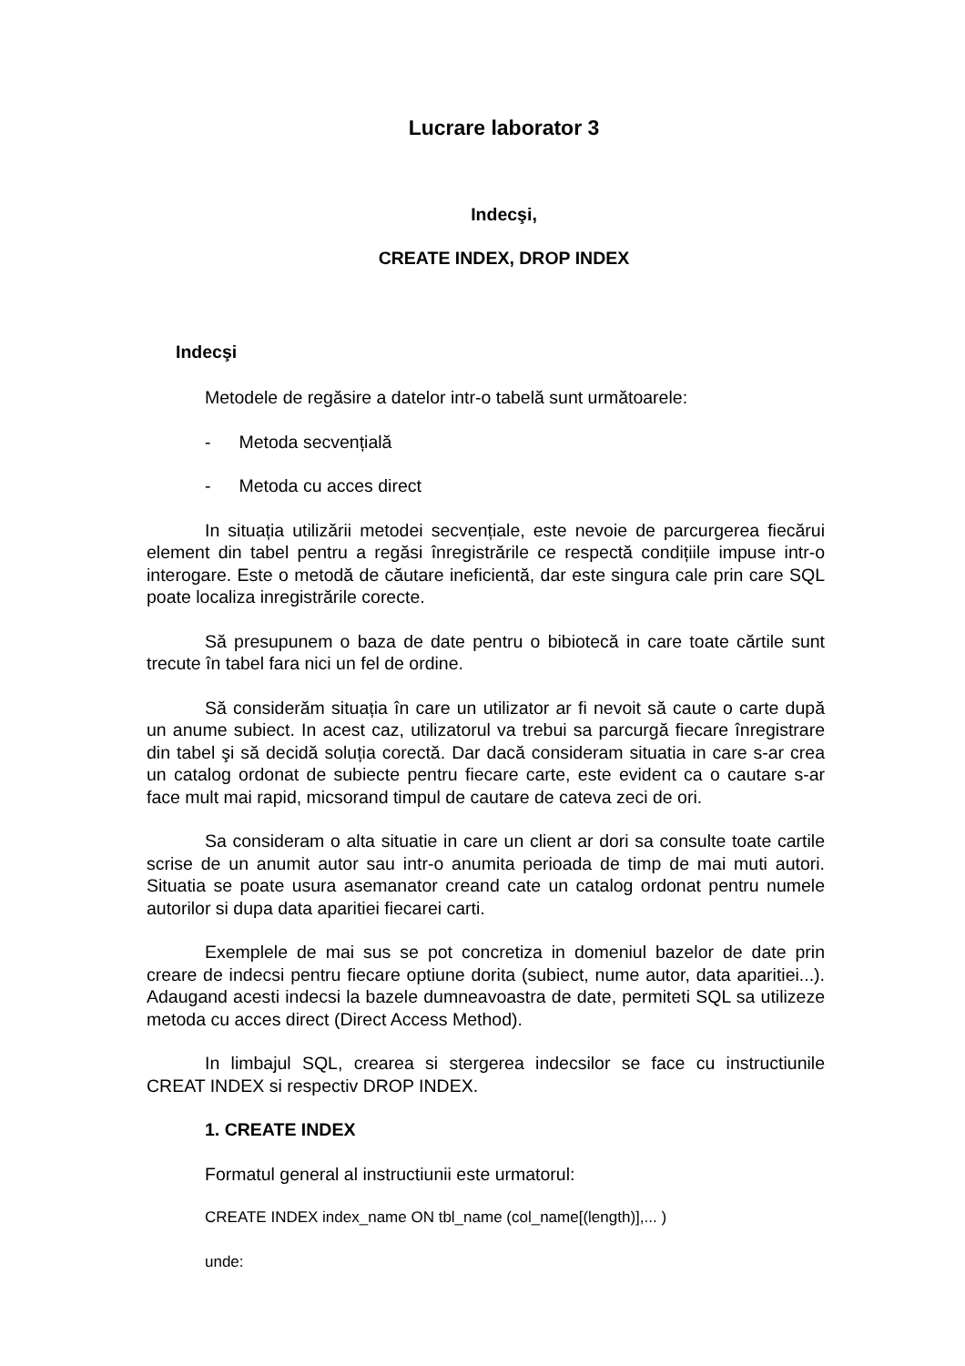Lucrare laborator 3
Indecşi,
CREATE INDEX, DROP INDEX
Indecşi
Metodele de regăsire a datelor intr-o tabelă sunt următoarele:
- Metoda secvențială
- Metoda cu acces direct
In situația utilizării metodei secvențiale, este nevoie de parcurgerea fiecărui element din tabel pentru a regăsi înregistrările ce respectă condițiile impuse intr-o interogare. Este o metodă de căutare ineficientă, dar este singura cale prin care SQL poate localiza inregistrările corecte.
Să presupunem o baza de date pentru o bibiotecă in care toate cărtile sunt trecute în tabel fara nici un fel de ordine.
Să considerăm situația în care un utilizator ar fi nevoit să caute o carte după un anume subiect. In acest caz, utilizatorul va trebui sa parcurgă fiecare înregistrare din tabel şi să decidă soluția corectă. Dar dacă consideram situatia in care s-ar crea un catalog ordonat de subiecte pentru fiecare carte, este evident ca o cautare s-ar face mult mai rapid, micsorand timpul de cautare de cateva zeci de ori.
Sa consideram o alta situatie in care un client ar dori sa consulte toate cartile scrise de un anumit autor sau intr-o anumita perioada de timp de mai muti autori. Situatia se poate usura asemanator creand cate un catalog ordonat pentru numele autorilor si dupa data aparitiei fiecarei carti.
Exemplele de mai sus se pot concretiza in domeniul bazelor de date prin creare de indecsi pentru fiecare optiune dorita (subiect, nume autor, data aparitiei...). Adaugand acesti indecsi la bazele dumneavoastra de date, permiteti SQL sa utilizeze metoda cu acces direct (Direct Access Method).
In limbajul SQL, crearea si stergerea indecsilor se face cu instructiunile CREAT INDEX si respectiv DROP INDEX.
1. CREATE INDEX
Formatul general al instructiunii este urmatorul:
CREATE INDEX index_name ON tbl_name (col_name[(length)],... )
unde: